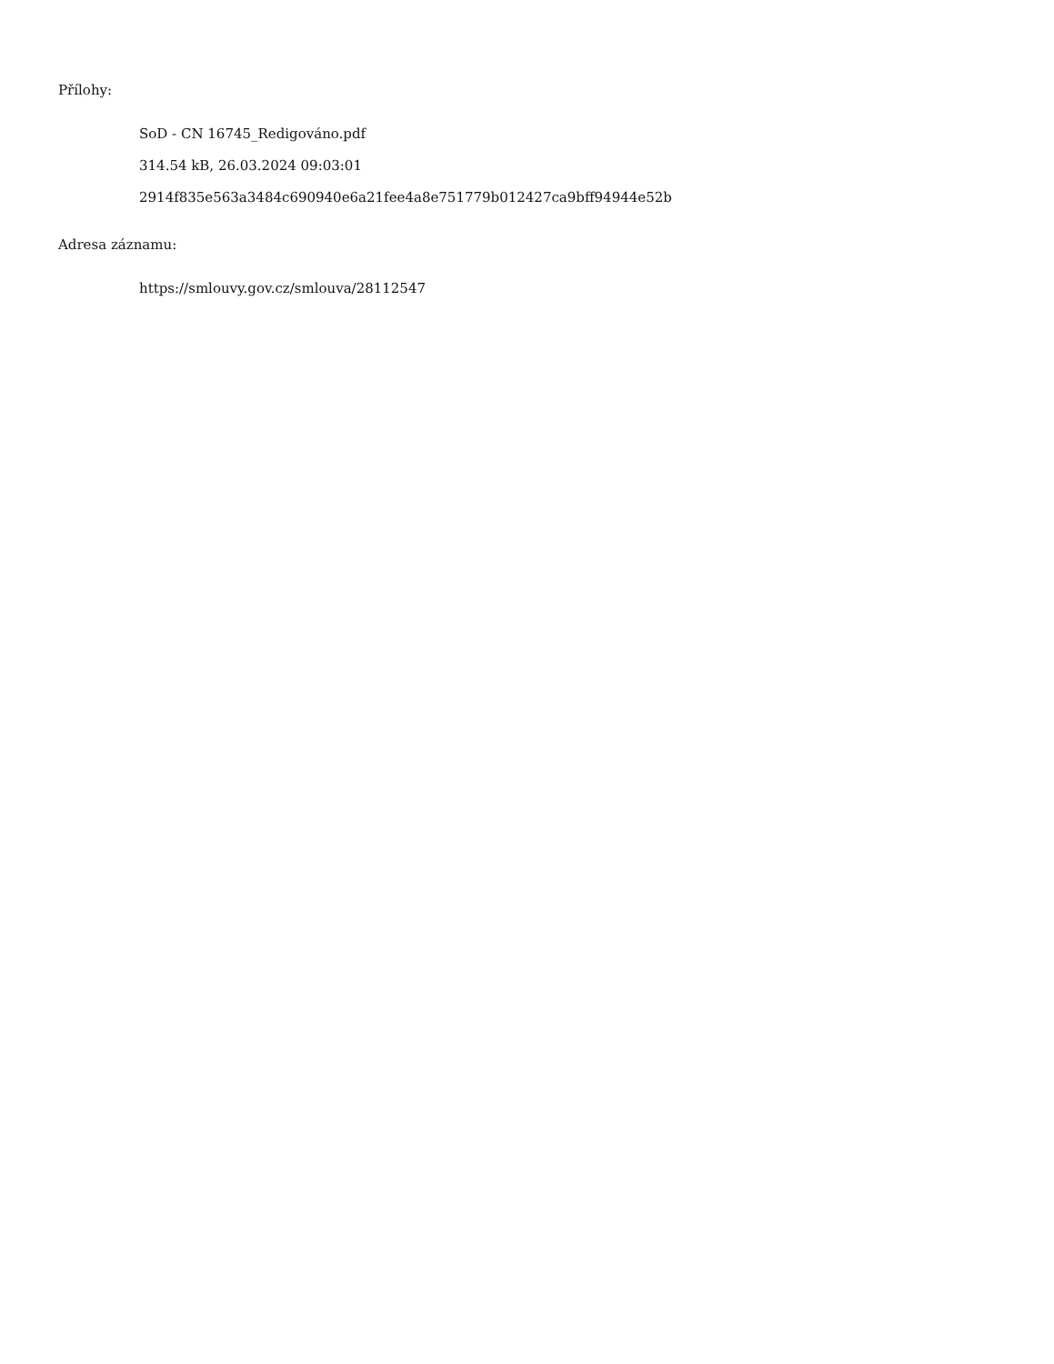Přílohy:
SoD - CN 16745_Redigováno.pdf
314.54 kB, 26.03.2024 09:03:01
2914f835e563a3484c690940e6a21fee4a8e751779b012427ca9bff94944e52b
Adresa záznamu:
https://smlouvy.gov.cz/smlouva/28112547